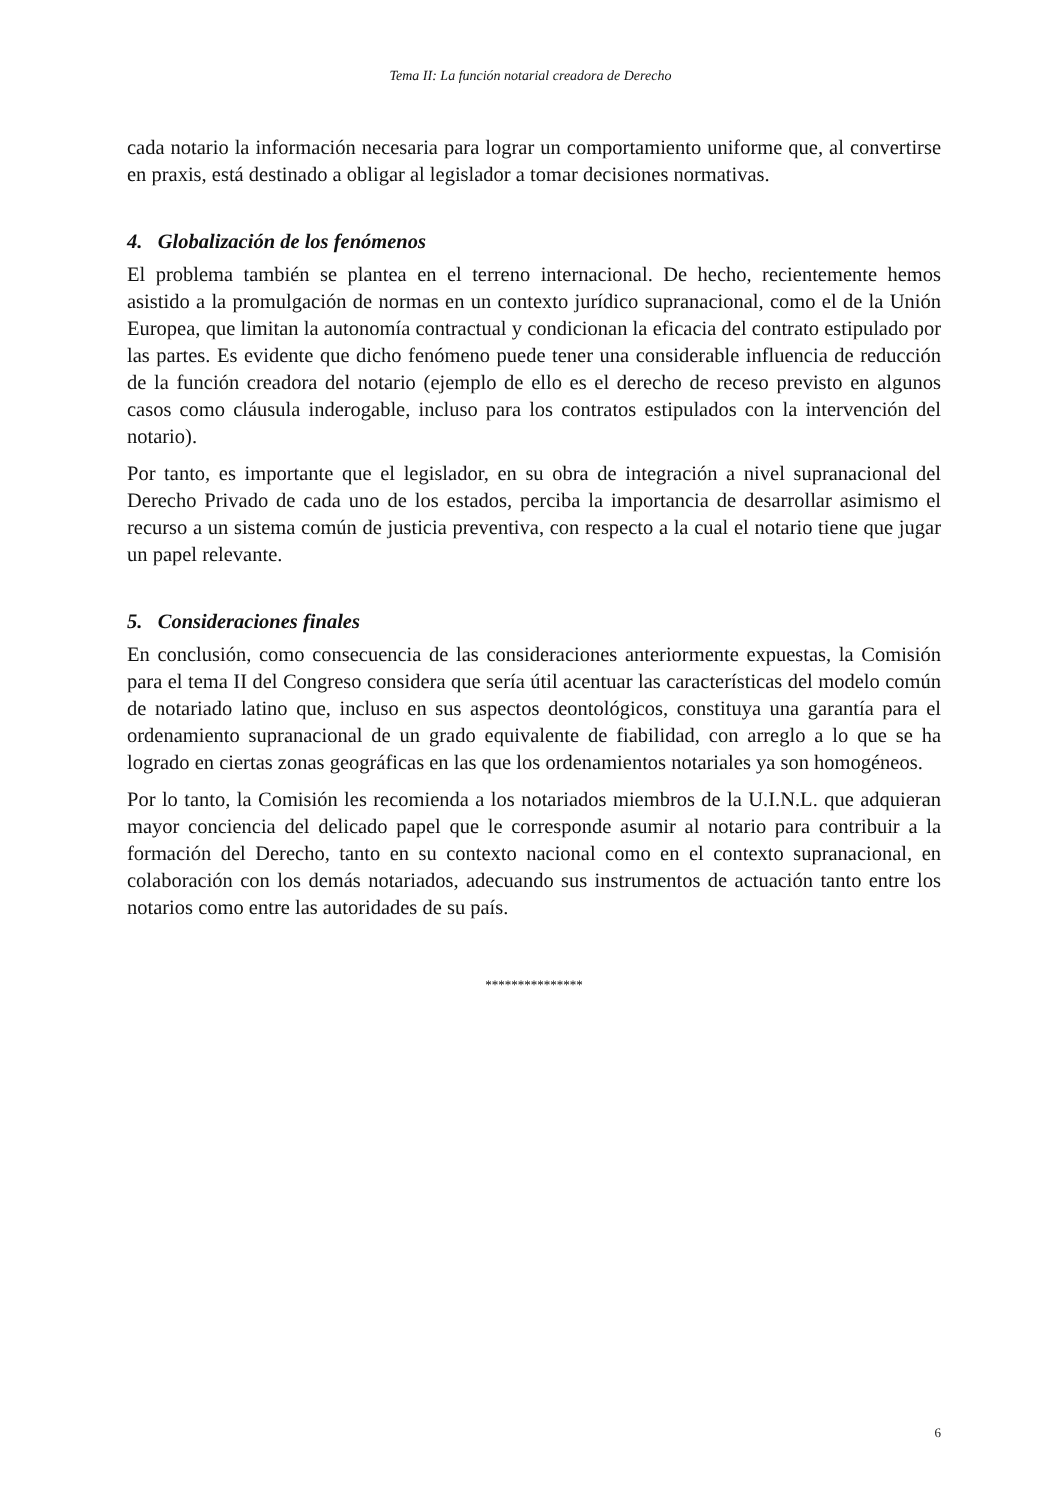Tema II: La función notarial creadora de Derecho
cada notario la información necesaria para lograr un comportamiento uniforme que, al convertirse en praxis, está destinado a obligar al legislador a tomar decisiones normativas.
4. Globalización de los fenómenos
El problema también se plantea en el terreno internacional. De hecho, recientemente hemos asistido a la promulgación de normas en un contexto jurídico supranacional, como el de la Unión Europea, que limitan la autonomía contractual y condicionan la eficacia del contrato estipulado por las partes. Es evidente que dicho fenómeno puede tener una considerable influencia de reducción de la función creadora del notario (ejemplo de ello es el derecho de receso previsto en algunos casos como cláusula inderogable, incluso para los contratos estipulados con la intervención del notario).
Por tanto, es importante que el legislador, en su obra de integración a nivel supranacional del Derecho Privado de cada uno de los estados, perciba la importancia de desarrollar asimismo el recurso a un sistema común de justicia preventiva, con respecto a la cual el notario tiene que jugar un papel relevante.
5. Consideraciones finales
En conclusión, como consecuencia de las consideraciones anteriormente expuestas, la Comisión para el tema II del Congreso considera que sería útil acentuar las características del modelo común de notariado latino que, incluso en sus aspectos deontológicos, constituya una garantía para el ordenamiento supranacional de un grado equivalente de fiabilidad, con arreglo a lo que se ha logrado en ciertas zonas geográficas en las que los ordenamientos notariales ya son homogéneos.
Por lo tanto, la Comisión les recomienda a los notariados miembros de la U.I.N.L. que adquieran mayor conciencia del delicado papel que le corresponde asumir al notario para contribuir a la formación del Derecho, tanto en su contexto nacional como en el contexto supranacional, en colaboración con los demás notariados, adecuando sus instrumentos de actuación tanto entre los notarios como entre las autoridades de su país.
***************
6